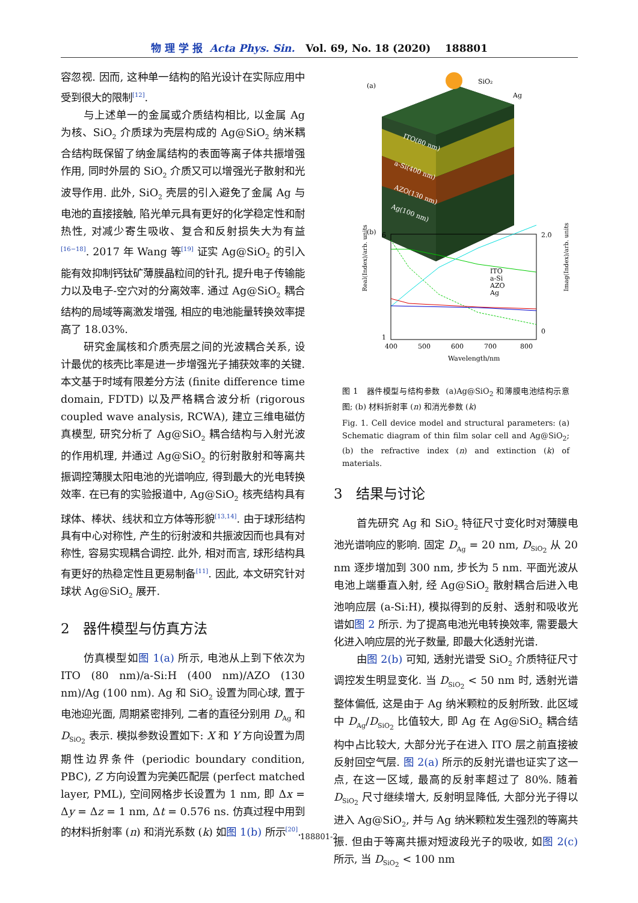物 理 学 报 Acta Phys. Sin. Vol. 69, No. 18 (2020) 188801
容忽视. 因而, 这种单一结构的陷光设计在实际应用中受到很大的限制<sup>[12]</sup>.
与上述单一的金属或介质结构相比, 以金属 Ag 为核、SiO<sub>2</sub> 介质球为壳层构成的 Ag@SiO<sub>2</sub> 纳米耦合结构既保留了纳金属结构的表面等离子体共振增强作用, 同时外层的 SiO<sub>2</sub> 介质又可以增强光子散射和光波导作用. 此外, SiO<sub>2</sub> 壳层的引入避免了金属 Ag 与电池的直接接触, 陷光单元具有更好的化学稳定性和耐热性, 对减少寄生吸收、复合和反射损失大为有益<sup>[16−18]</sup>. 2017 年 Wang 等<sup>[19]</sup> 证实 Ag@SiO<sub>2</sub> 的引入能有效抑制钙钛矿薄膜晶粒间的针孔, 提升电子传输能力以及电子-空穴对的分离效率. 通过 Ag@SiO<sub>2</sub> 耦合结构的局域等离激发增强, 相应的电池能量转换效率提高了 18.03%.
研究金属核和介质壳层之间的光波耦合关系, 设计最优的核壳比率是进一步增强光子捕获效率的关键. 本文基于时域有限差分方法 (finite difference time domain, FDTD) 以及严格耦合波分析 (rigorous coupled wave analysis, RCWA), 建立三维电磁仿真模型, 研究分析了 Ag@SiO<sub>2</sub> 耦合结构与入射光波的作用机理, 并通过 Ag@SiO<sub>2</sub> 的衍射散射和等离共振调控薄膜太阳电池的光谱响应, 得到最大的光电转换效率. 在已有的实验报道中, Ag@SiO<sub>2</sub> 核壳结构具有球体、棒状、线状和立方体等形貌<sup>[13,14]</sup>. 由于球形结构具有中心对称性, 产生的衍射波和共振波因而也具有对称性, 容易实现耦合调控. 此外, 相对而言, 球形结构具有更好的热稳定性且更易制备<sup>[11]</sup>. 因此, 本文研究针对球状 Ag@SiO<sub>2</sub> 展开.
2 器件模型与仿真方法
仿真模型如图 1(a) 所示, 电池从上到下依次为 ITO (80 nm)/a-Si:H (400 nm)/AZO (130 nm)/Ag (100 nm). Ag 和 SiO<sub>2</sub> 设置为同心球, 置于电池迎光面, 周期紧密排列, 二者的直径分别用 D<sub>Ag</sub> 和 D<sub>SiO<sub>2</sub></sub> 表示. 模拟参数设置如下: X 和 Y 方向设置为周期性边界条件 (periodic boundary condition, PBC), Z 方向设置为完美匹配层 (perfect matched layer, PML), 空间网格步长设置为 1 nm, 即 Δx = Δy = Δz = 1 nm, Δt = 0.576 ns. 仿真过程中用到的材料折射率 (n) 和消光系数 (k) 如图 1(b) 所示<sup>[20]</sup>.
(a)
SiO₂
Ag
ITO(80 nm)
a-Si(400 nm)
AZO(130 nm)
Ag(100 nm)
(b)
Real(Index)/arb. units
Imag(Index)/arb. units
1
6
2.0
0
400
500
600
700
800
Wavelength/nm
ITO
a-Si
AZO
Ag
图 1 器件模型与结构参数 (a)Ag@SiO<sub>2</sub> 和薄膜电池结构示意图; (b) 材料折射率 (n) 和消光参数 (k)
Fig. 1. Cell device model and structural parameters: (a) Schematic diagram of thin film solar cell and Ag@SiO<sub>2</sub>; (b) the refractive index (n) and extinction (k) of materials.
3 结果与讨论
首先研究 Ag 和 SiO<sub>2</sub> 特征尺寸变化时对薄膜电池光谱响应的影响. 固定 D<sub>Ag</sub> = 20 nm, D<sub>SiO<sub>2</sub></sub> 从 20 nm 逐步增加到 300 nm, 步长为 5 nm. 平面光波从电池上端垂直入射, 经 Ag@SiO<sub>2</sub> 散射耦合后进入电池响应层 (a-Si:H), 模拟得到的反射、透射和吸收光谱如图 2 所示. 为了提高电池光电转换效率, 需要最大化进入响应层的光子数量, 即最大化透射光谱.
由图 2(b) 可知, 透射光谱受 SiO<sub>2</sub> 介质特征尺寸调控发生明显变化. 当 D<sub>SiO<sub>2</sub></sub> < 50 nm 时, 透射光谱整体偏低, 这是由于 Ag 纳米颗粒的反射所致. 此区域中 D<sub>Ag</sub>/D<sub>SiO<sub>2</sub></sub> 比值较大, 即 Ag 在 Ag@SiO<sub>2</sub> 耦合结构中占比较大, 大部分光子在进入 ITO 层之前直接被反射回空气层. 图 2(a) 所示的反射光谱也证实了这一点, 在这一区域, 最高的反射率超过了 80%. 随着 D<sub>SiO<sub>2</sub></sub> 尺寸继续增大, 反射明显降低, 大部分光子得以进入 Ag@SiO<sub>2</sub>, 并与 Ag 纳米颗粒发生强烈的等离共振. 但由于等离共振对短波段光子的吸收, 如图 2(c) 所示, 当 D<sub>SiO<sub>2</sub></sub> < 100 nm
188801-2